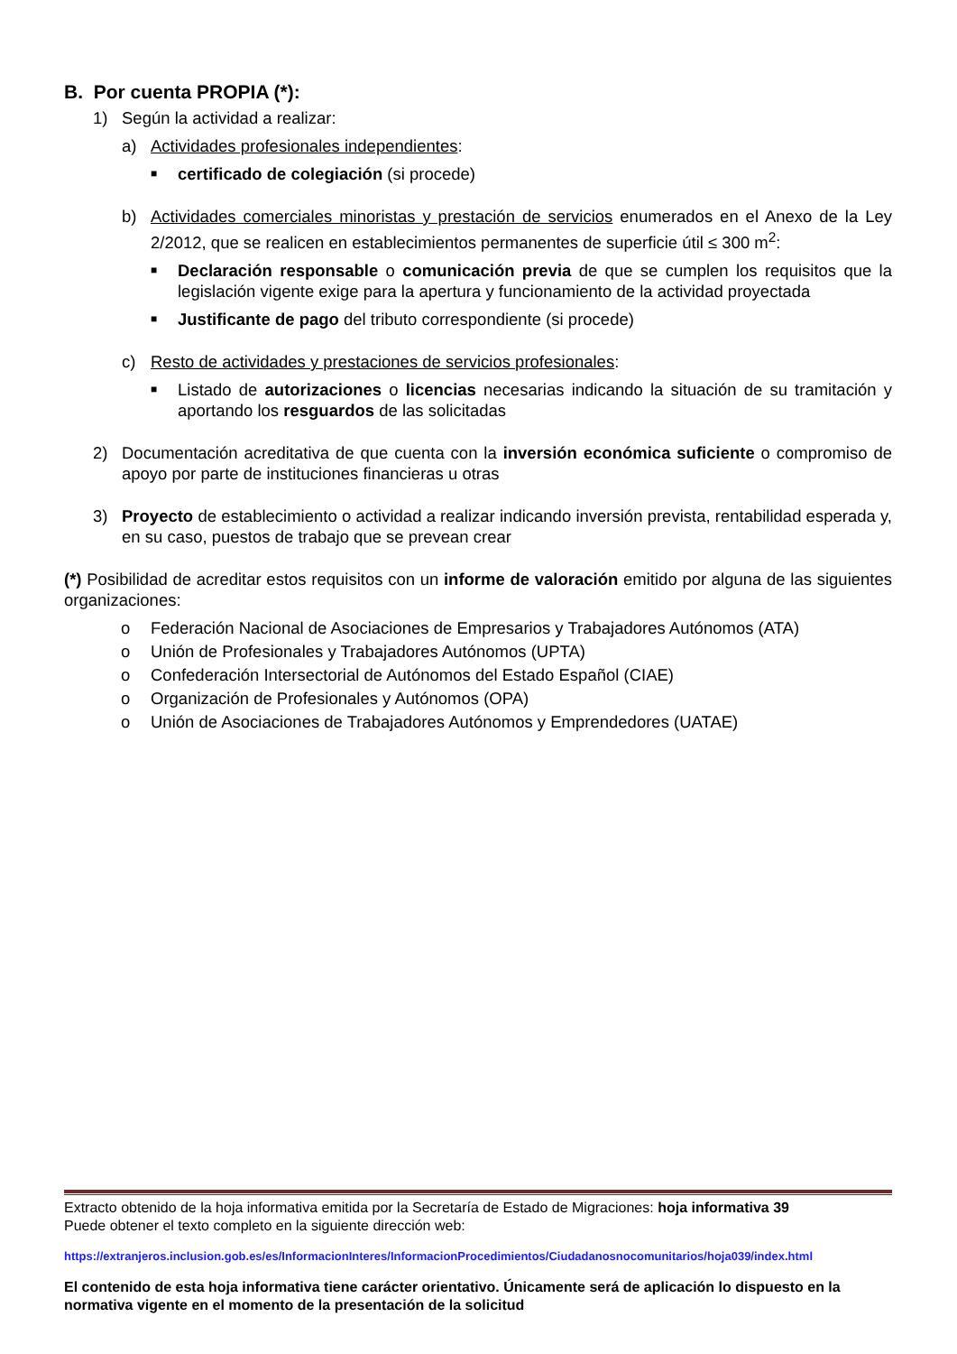B. Por cuenta PROPIA (*):
1) Según la actividad a realizar:
a) Actividades profesionales independientes:
■ certificado de colegiación (si procede)
b) Actividades comerciales minoristas y prestación de servicios enumerados en el Anexo de la Ley 2/2012, que se realicen en establecimientos permanentes de superficie útil ≤ 300 m<sup>2</sup>:
■ Declaración responsable o comunicación previa de que se cumplen los requisitos que la legislación vigente exige para la apertura y funcionamiento de la actividad proyectada
■ Justificante de pago del tributo correspondiente (si procede)
c) Resto de actividades y prestaciones de servicios profesionales:
■ Listado de autorizaciones o licencias necesarias indicando la situación de su tramitación y aportando los resguardos de las solicitadas
2) Documentación acreditativa de que cuenta con la inversión económica suficiente o compromiso de apoyo por parte de instituciones financieras u otras
3) Proyecto de establecimiento o actividad a realizar indicando inversión prevista, rentabilidad esperada y, en su caso, puestos de trabajo que se prevean crear
(*) Posibilidad de acreditar estos requisitos con un informe de valoración emitido por alguna de las siguientes organizaciones:
o Federación Nacional de Asociaciones de Empresarios y Trabajadores Autónomos (ATA)
o Unión de Profesionales y Trabajadores Autónomos (UPTA)
o Confederación Intersectorial de Autónomos del Estado Español (CIAE)
o Organización de Profesionales y Autónomos (OPA)
o Unión de Asociaciones de Trabajadores Autónomos y Emprendedores (UATAE)
Extracto obtenido de la hoja informativa emitida por la Secretaría de Estado de Migraciones: hoja informativa 39
Puede obtener el texto completo en la siguiente dirección web:
https://extranjeros.inclusion.gob.es/es/InformacionInteres/InformacionProcedimientos/Ciudadanosnocomunitarios/hoja039/index.html
El contenido de esta hoja informativa tiene carácter orientativo. Únicamente será de aplicación lo dispuesto en la normativa vigente en el momento de la presentación de la solicitud